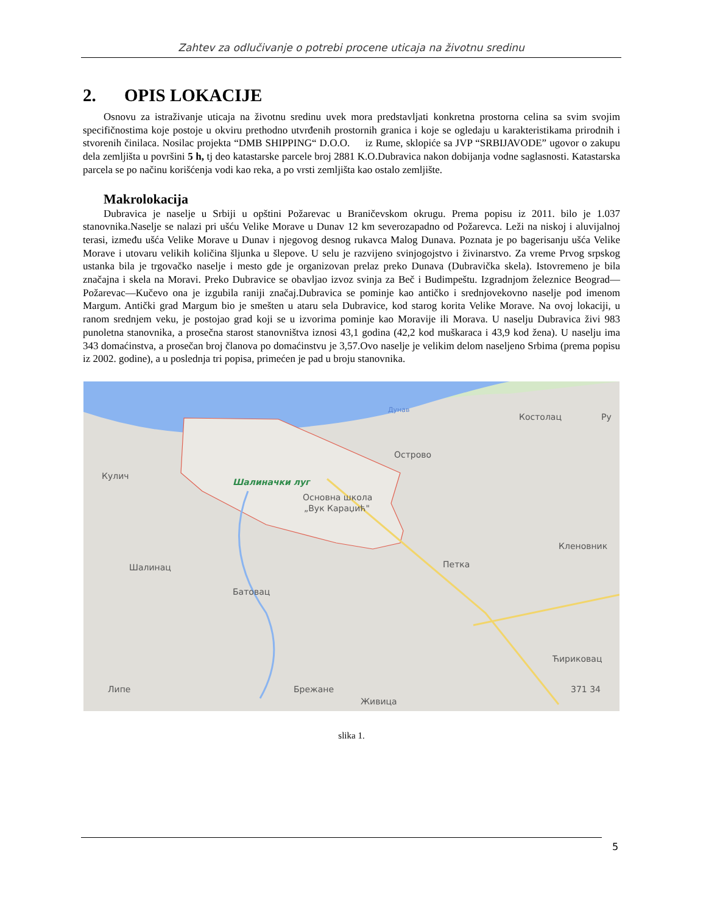Zahtev za odlučivanje o potrebi procene uticaja na životnu sredinu
2. OPIS LOKACIJE
Osnovu za istraživanje uticaja na životnu sredinu uvek mora predstavljati konkretna prostorna celina sa svim svojim specifičnostima koje postoje u okviru prethodno utvrđenih prostornih granica i koje se ogledaju u karakteristikama prirodnih i stvorenih činilaca. Nosilac projekta “DMB SHIPPING“ D.O.O. iz Rume, sklopiće sa JVP “SRBIJAVODE” ugovor o zakupu dela zemljišta u površini 5 h, tj deo katastarske parcele broj 2881 K.O.Dubravica nakon dobijanja vodne saglasnosti. Katastarska parcela se po načinu korišćenja vodi kao reka, a po vrsti zemljišta kao ostalo zemljište.
Makrolokacija
Dubravica je naselje u Srbiji u opštini Požarevac u Braničevskom okrugu. Prema popisu iz 2011. bilo je 1.037 stanovnika.Naselje se nalazi pri ušću Velike Morave u Dunav 12 km severozapadno od Požarevca. Leži na niskoj i aluvijalnoj terasi, između ušća Velike Morave u Dunav i njegovog desnog rukavca Malog Dunava. Poznata je po bagerisanju ušća Velike Morave i utovaru velikih količina šljunka u šlepove. U selu je razvijeno svinjogojstvo i živinarstvo. Za vreme Prvog srpskog ustanka bila je trgovačko naselje i mesto gde je organizovan prelaz preko Dunava (Dubravička skela). Istovremeno je bila značajna i skela na Moravi. Preko Dubravice se obavljao izvoz svinja za Beč i Budimpeštu. Izgradnjom železnice Beograd—Požarevac—Kučevo ona je izgubila raniji značaj.Dubravica se pominje kao antičko i srednjovekovno naselje pod imenom Margum. Antički grad Margum bio je smešten u ataru sela Dubravice, kod starog korita Velike Morave. Na ovoj lokaciji, u ranom srednjem veku, je postojao grad koji se u izvorima pominje kao Moravije ili Morava. U naselju Dubravica živi 983 punoletna stanovnika, a prosečna starost stanovništva iznosi 43,1 godina (42,2 kod muškaraca i 43,9 kod žena). U naselju ima 343 domaćinstva, a prosečan broj članova po domaćinstvu je 3,57.Ovo naselje je velikim delom naseljeno Srbima (prema popisu iz 2002. godine), a u poslednja tri popisa, primećen je pad u broju stanovnika.
Дунав
Костолац
Ру
Острово
Кулич
Шалиначки луг
Основна школа
„Вук Караџић"
Кленовник
Петка
Шалинац
Батовац
Ћириковац
Липе
Брежане
371 34
Живица
slika 1.
5